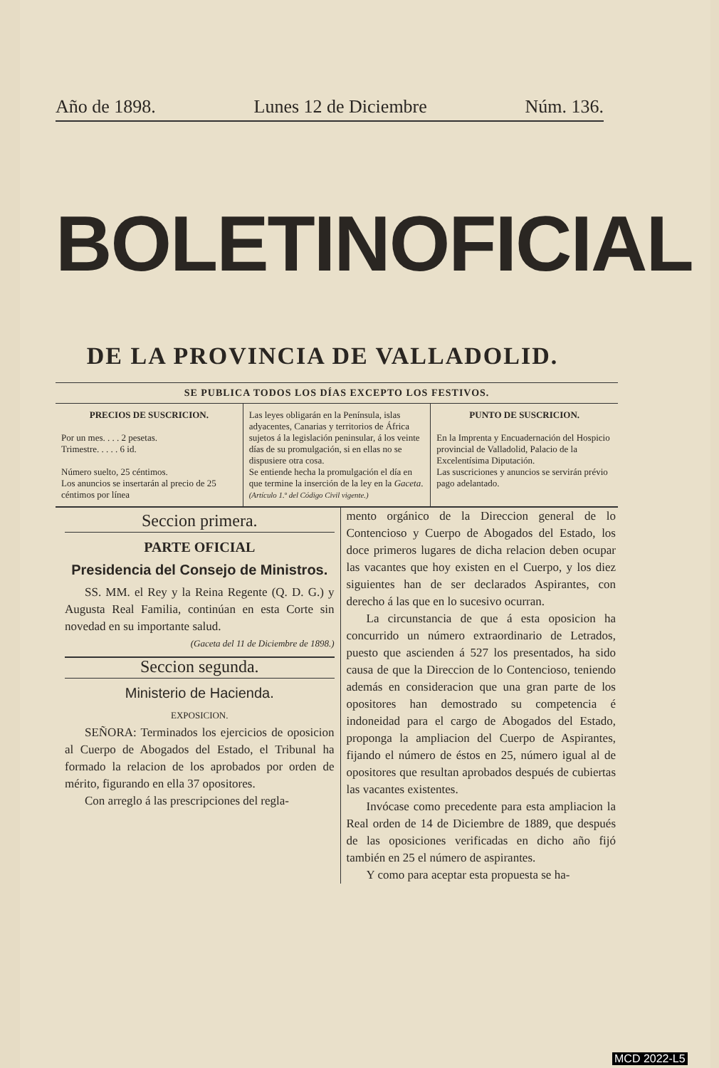Año de 1898. Lunes 12 de Diciembre Núm. 136.
BOLETIN OFICIAL
DE LA PROVINCIA DE VALLADOLID.
SE PUBLICA TODOS LOS DÍAS EXCEPTO LOS FESTIVOS.
PRECIOS DE SUSCRICION.
Por un mes. . . . 2 pesetas.
Trimestre. . . . . 6 id.
Número suelto, 25 céntimos.
Los anuncios se insertarán al precio de 25 céntimos por línea
Las leyes obligarán en la Península, islas adyacentes, Canarias y territorios de África sujetos á la legislación peninsular, á los veinte días de su promulgación, si en ellas no se dispusiere otra cosa.
Se entiende hecha la promulgación el día en que termine la inserción de la ley en la Gaceta.
(Artículo 1.º del Código Civil vigente.)
PUNTO DE SUSCRICION.
En la Imprenta y Encuadernación del Hospicio provincial de Valladolid, Palacio de la Excelentísima Diputación.
Las suscriciones y anuncios se servirán prévio pago adelantado.
Seccion primera.
PARTE OFICIAL
Presidencia del Consejo de Ministros.
SS. MM. el Rey y la Reina Regente (Q. D. G.) y Augusta Real Familia, continúan en esta Corte sin novedad en su importante salud.
(Gaceta del 11 de Diciembre de 1898.)
Seccion segunda.
Ministerio de Hacienda.
EXPOSICION.
SEÑORA: Terminados los ejercicios de oposicion al Cuerpo de Abogados del Estado, el Tribunal ha formado la relacion de los aprobados por orden de mérito, figurando en ella 37 opositores.
Con arreglo á las prescripciones del regla-
mento orgánico de la Direccion general de lo Contencioso y Cuerpo de Abogados del Estado, los doce primeros lugares de dicha relacion deben ocupar las vacantes que hoy existen en el Cuerpo, y los diez siguientes han de ser declarados Aspirantes, con derecho á las que en lo sucesivo ocurran.
La circunstancia de que á esta oposicion ha concurrido un número extraordinario de Letrados, puesto que ascienden á 527 los presentados, ha sido causa de que la Direccion de lo Contencioso, teniendo además en consideracion que una gran parte de los opositores han demostrado su competencia é indoneidad para el cargo de Abogados del Estado, proponga la ampliacion del Cuerpo de Aspirantes, fijando el número de éstos en 25, número igual al de opositores que resultan aprobados después de cubiertas las vacantes existentes.
Invócase como precedente para esta ampliacion la Real orden de 14 de Diciembre de 1889, que después de las oposiciones verificadas en dicho año fijó también en 25 el número de aspirantes.
Y como para aceptar esta propuesta se ha-
MCD 2022-L5